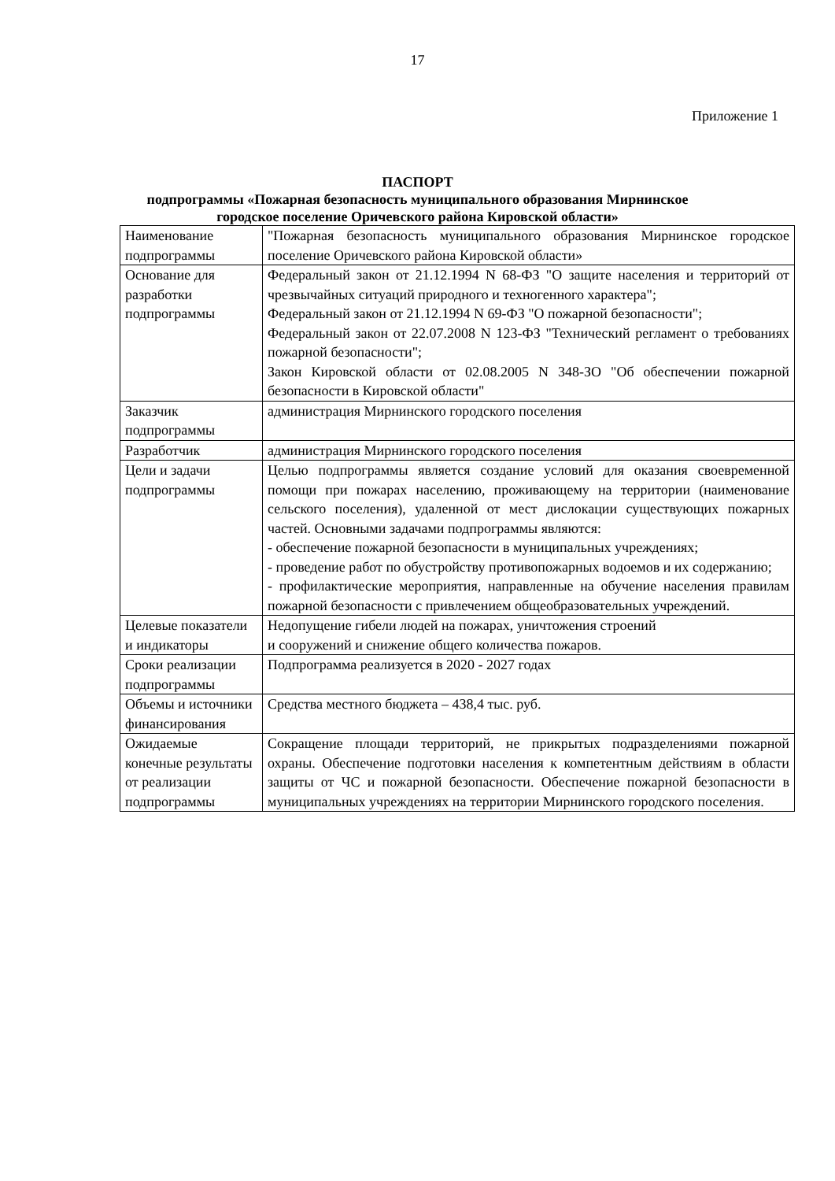17
Приложение 1
ПАСПОРТ
подпрограммы «Пожарная безопасность муниципального образования Мирнинское
городское поселение Оричевского района Кировской области»
| Наименование подпрограммы | "Пожарная безопасность муниципального образования Мирнинское городское поселение Оричевского района Кировской области» |
| Основание для разработки подпрограммы | Федеральный закон от 21.12.1994 N 68-ФЗ "О защите населения и территорий от чрезвычайных ситуаций природного и техногенного характера"; Федеральный закон от 21.12.1994 N 69-ФЗ "О пожарной безопасности"; Федеральный закон от 22.07.2008 N 123-ФЗ "Технический регламент о требованиях пожарной безопасности"; Закон Кировской области от 02.08.2005 N 348-ЗО "Об обеспечении пожарной безопасности в Кировской области" |
| Заказчик подпрограммы | администрация Мирнинского городского поселения |
| Разработчик | администрация Мирнинского городского поселения |
| Цели и задачи подпрограммы | Целью подпрограммы является создание условий для оказания своевременной помощи при пожарах населению, проживающему на территории (наименование сельского поселения), удаленной от мест дислокации существующих пожарных частей. Основными задачами подпрограммы являются: - обеспечение пожарной безопасности в муниципальных учреждениях; - проведение работ по обустройству противопожарных водоемов и их содержанию; - профилактические мероприятия, направленные на обучение населения правилам пожарной безопасности с привлечением общеобразовательных учреждений. |
| Целевые показатели и индикаторы | Недопущение гибели людей на пожарах, уничтожения строений и сооружений и снижение общего количества пожаров. |
| Сроки реализации подпрограммы | Подпрограмма реализуется в 2020 - 2027 годах |
| Объемы и источники финансирования | Средства местного бюджета – 438,4 тыс. руб. |
| Ожидаемые конечные результаты от реализации подпрограммы | Сокращение площади территорий, не прикрытых подразделениями пожарной охраны. Обеспечение подготовки населения к компетентным действиям в области защиты от ЧС и пожарной безопасности. Обеспечение пожарной безопасности в муниципальных учреждениях на территории Мирнинского городского поселения. |